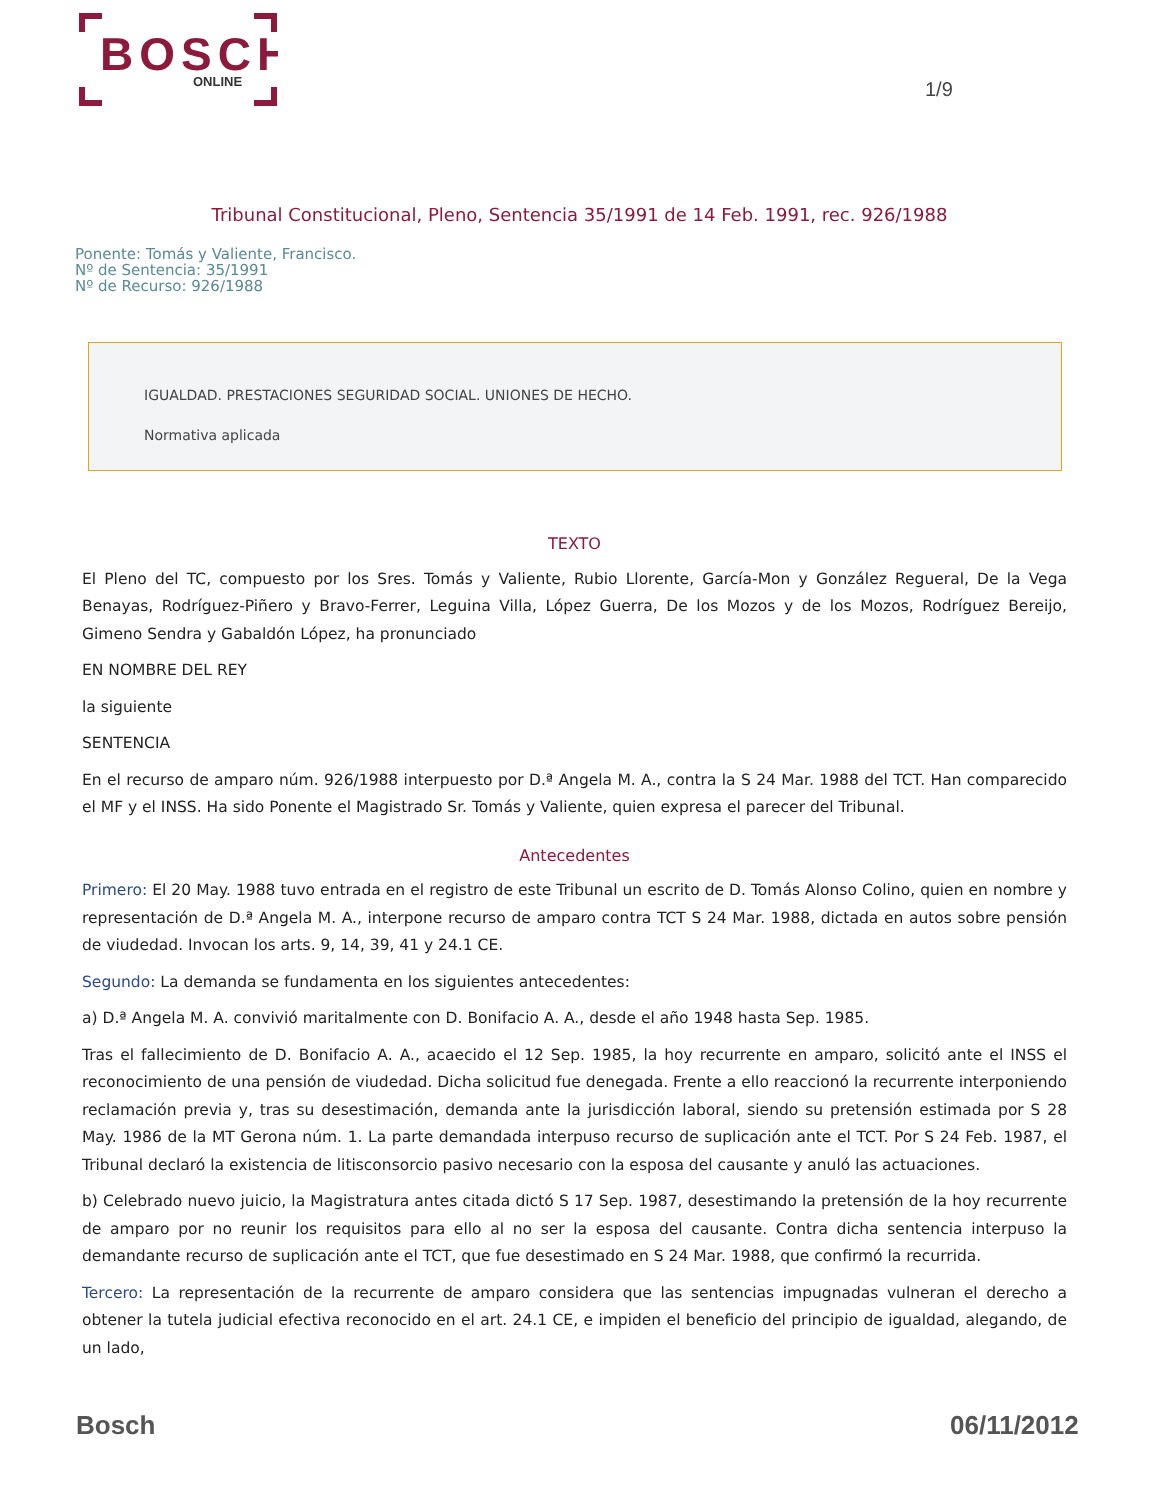BOSCH
ONLINE
1/9
Tribunal Constitucional, Pleno, Sentencia 35/1991 de 14 Feb. 1991, rec. 926/1988
Ponente: Tomás y Valiente, Francisco.
Nº de Sentencia: 35/1991
Nº de Recurso: 926/1988
IGUALDAD. PRESTACIONES SEGURIDAD SOCIAL. UNIONES DE HECHO.
Normativa aplicada
TEXTO
El Pleno del TC, compuesto por los Sres. Tomás y Valiente, Rubio Llorente, García-Mon y González Regueral, De la Vega Benayas, Rodríguez-Piñero y Bravo-Ferrer, Leguina Villa, López Guerra, De los Mozos y de los Mozos, Rodríguez Bereijo, Gimeno Sendra y Gabaldón López, ha pronunciado
EN NOMBRE DEL REY
la siguiente
SENTENCIA
En el recurso de amparo núm. 926/1988 interpuesto por D.ª Angela M. A., contra la S 24 Mar. 1988 del TCT. Han comparecido el MF y el INSS. Ha sido Ponente el Magistrado Sr. Tomás y Valiente, quien expresa el parecer del Tribunal.
Antecedentes
Primero: El 20 May. 1988 tuvo entrada en el registro de este Tribunal un escrito de D. Tomás Alonso Colino, quien en nombre y representación de D.ª Angela M. A., interpone recurso de amparo contra TCT S 24 Mar. 1988, dictada en autos sobre pensión de viudedad. Invocan los arts. 9, 14, 39, 41 y 24.1 CE.
Segundo: La demanda se fundamenta en los siguientes antecedentes:
a) D.ª Angela M. A. convivió maritalmente con D. Bonifacio A. A., desde el año 1948 hasta Sep. 1985.
Tras el fallecimiento de D. Bonifacio A. A., acaecido el 12 Sep. 1985, la hoy recurrente en amparo, solicitó ante el INSS el reconocimiento de una pensión de viudedad. Dicha solicitud fue denegada. Frente a ello reaccionó la recurrente interponiendo reclamación previa y, tras su desestimación, demanda ante la jurisdicción laboral, siendo su pretensión estimada por S 28 May. 1986 de la MT Gerona núm. 1. La parte demandada interpuso recurso de suplicación ante el TCT. Por S 24 Feb. 1987, el Tribunal declaró la existencia de litisconsorcio pasivo necesario con la esposa del causante y anuló las actuaciones.
b) Celebrado nuevo juicio, la Magistratura antes citada dictó S 17 Sep. 1987, desestimando la pretensión de la hoy recurrente de amparo por no reunir los requisitos para ello al no ser la esposa del causante. Contra dicha sentencia interpuso la demandante recurso de suplicación ante el TCT, que fue desestimado en S 24 Mar. 1988, que confirmó la recurrida.
Tercero: La representación de la recurrente de amparo considera que las sentencias impugnadas vulneran el derecho a obtener la tutela judicial efectiva reconocido en el art. 24.1 CE, e impiden el beneficio del principio de igualdad, alegando, de un lado,
Bosch 06/11/2012